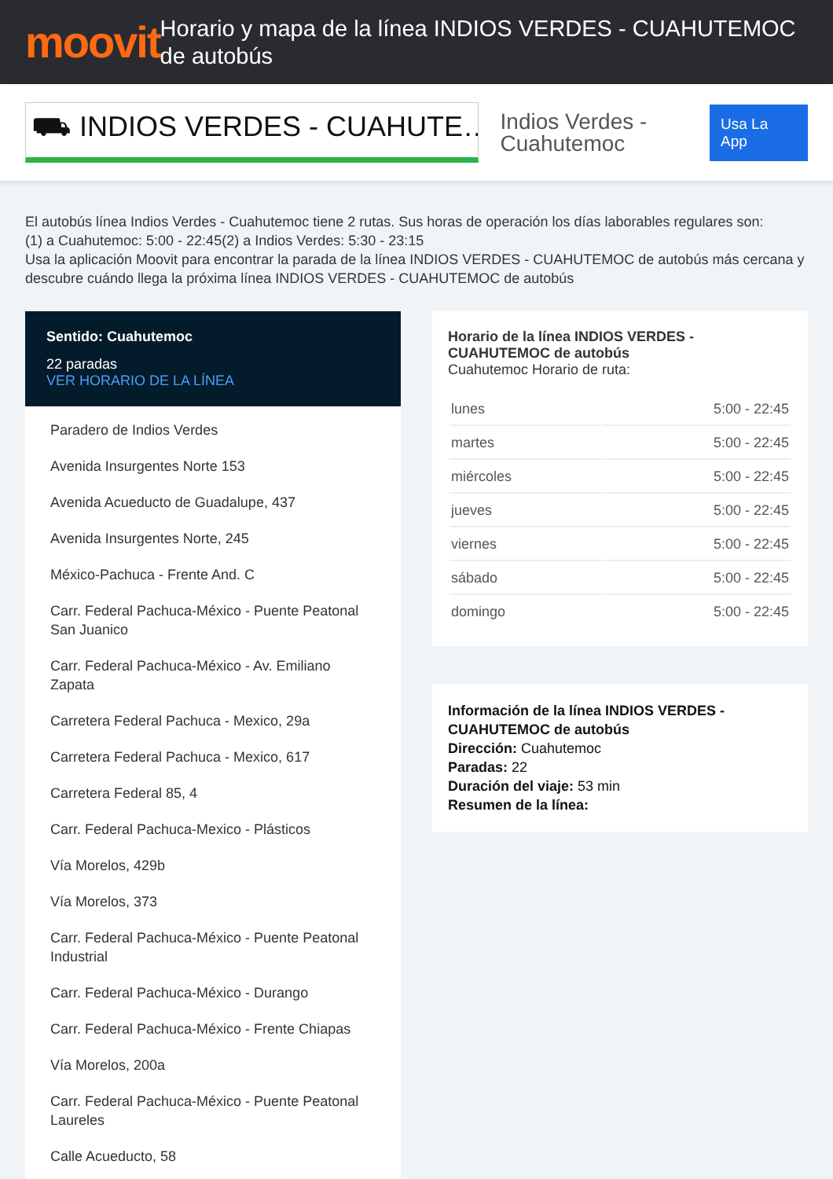moovit
Horario y mapa de la línea INDIOS VERDES - CUAHUTEMOC de autobús
⛟ INDIOS VERDES - CUAHUTE…
Indios Verdes - Cuahutemoc
Usa La App
El autobús línea Indios Verdes - Cuahutemoc tiene 2 rutas. Sus horas de operación los días laborables regulares son:
(1) a Cuahutemoc: 5:00 - 22:45(2) a Indios Verdes: 5:30 - 23:15
Usa la aplicación Moovit para encontrar la parada de la línea INDIOS VERDES - CUAHUTEMOC de autobús más cercana y descubre cuándo llega la próxima línea INDIOS VERDES - CUAHUTEMOC de autobús
Sentido: Cuahutemoc
22 paradas
VER HORARIO DE LA LÍNEA
Paradero de Indios Verdes
Avenida Insurgentes Norte 153
Avenida Acueducto de Guadalupe, 437
Avenida Insurgentes Norte, 245
México-Pachuca - Frente And. C
Carr. Federal Pachuca-México - Puente Peatonal San Juanico
Carr. Federal Pachuca-México - Av. Emiliano Zapata
Carretera Federal Pachuca - Mexico, 29a
Carretera Federal Pachuca - Mexico, 617
Carretera Federal 85, 4
Carr. Federal Pachuca-Mexico - Plásticos
Vía Morelos, 429b
Vía Morelos, 373
Carr. Federal Pachuca-México - Puente Peatonal Industrial
Carr. Federal Pachuca-México - Durango
Carr. Federal Pachuca-México - Frente Chiapas
Vía Morelos, 200a
Carr. Federal Pachuca-México - Puente Peatonal Laureles
Calle Acueducto, 58
Horario de la línea INDIOS VERDES - CUAHUTEMOC de autobús
Cuahutemoc Horario de ruta:
| lunes | 5:00 - 22:45 |
| martes | 5:00 - 22:45 |
| miércoles | 5:00 - 22:45 |
| jueves | 5:00 - 22:45 |
| viernes | 5:00 - 22:45 |
| sábado | 5:00 - 22:45 |
| domingo | 5:00 - 22:45 |
Información de la línea INDIOS VERDES - CUAHUTEMOC de autobús
Dirección: Cuahutemoc
Paradas: 22
Duración del viaje: 53 min
Resumen de la línea: